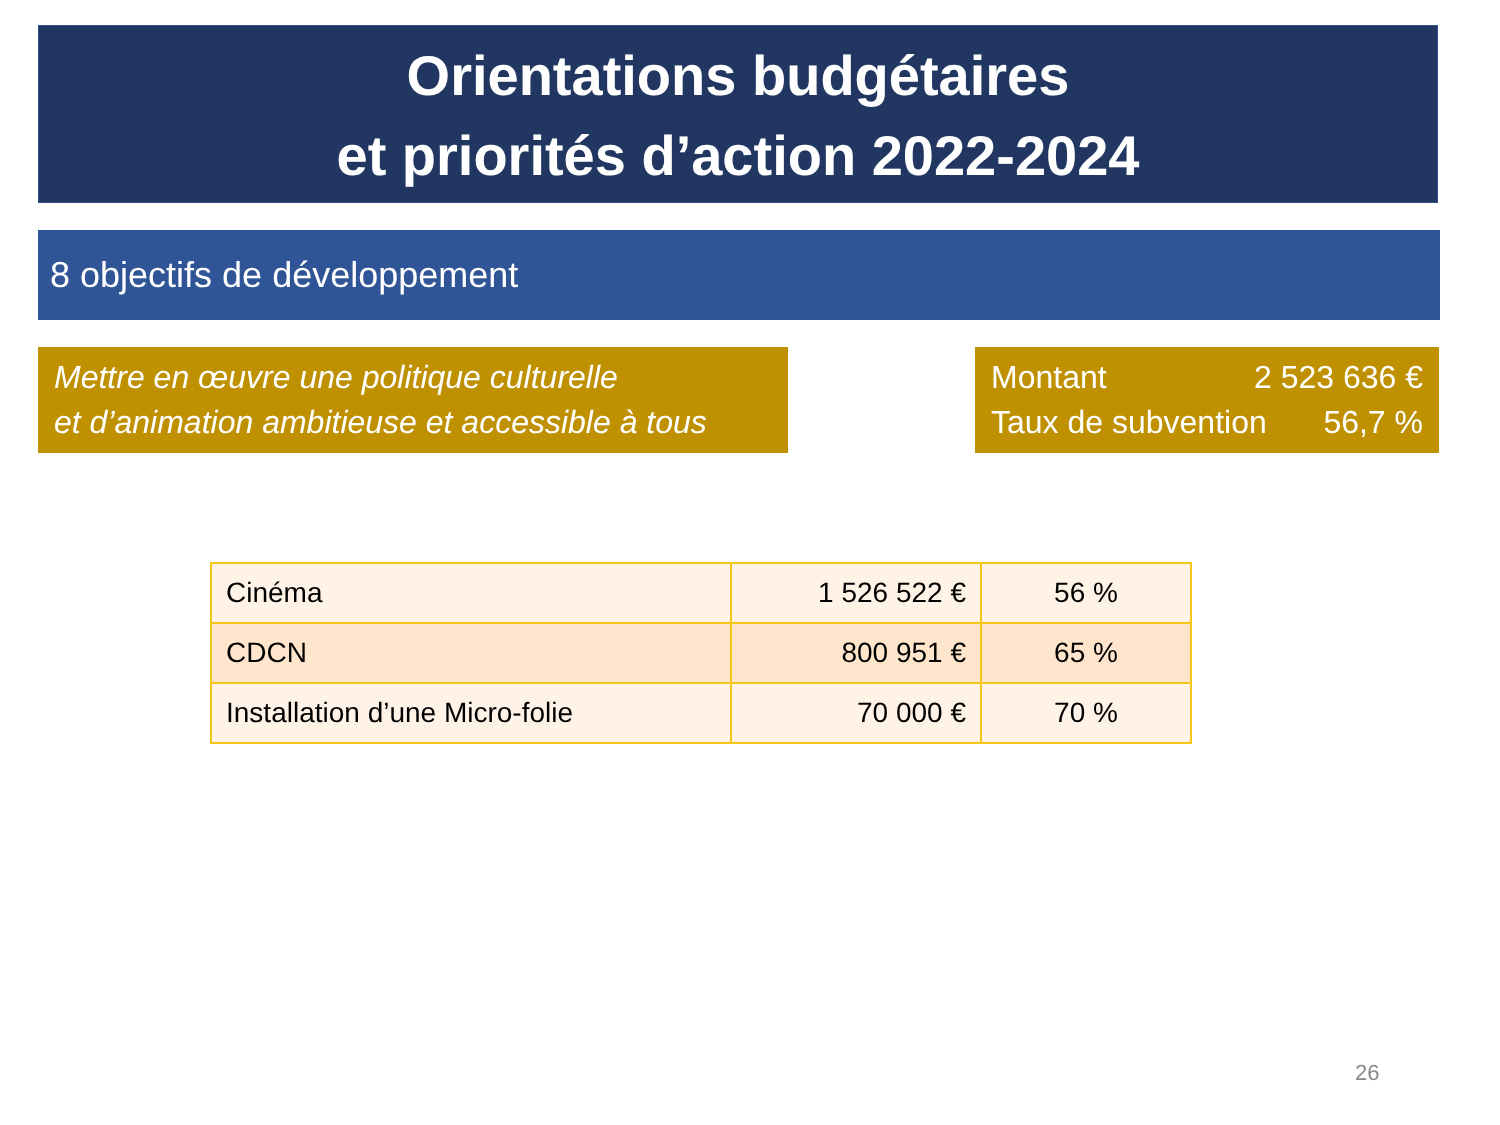Orientations budgétaires
et priorités d’action 2022-2024
8 objectifs de développement
Mettre en œuvre une politique culturelle
et d’animation ambitieuse et accessible à tous
Montant 2 523 636 €
Taux de subvention 56,7 %
| Cinéma | 1 526 522 € | 56 % |
| CDCN | 800 951 € | 65 % |
| Installation d’une Micro-folie | 70 000 € | 70 % |
26